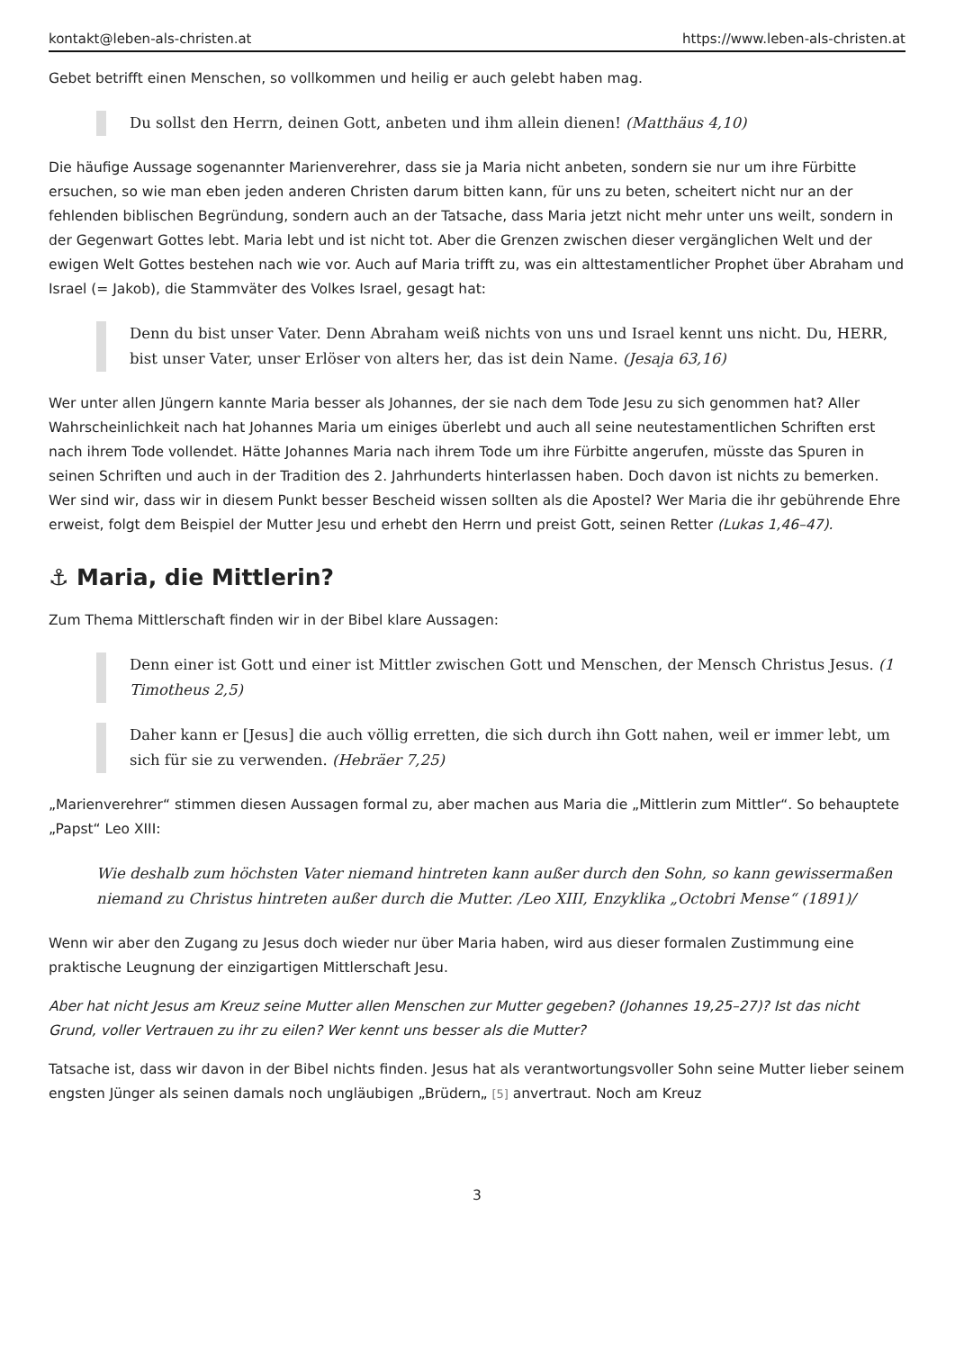kontakt@leben-als-christen.at https://www.leben-als-christen.at
Gebet betrifft einen Menschen, so vollkommen und heilig er auch gelebt haben mag.
Du sollst den Herrn, deinen Gott, anbeten und ihm allein dienen! (Matthäus 4,10)
Die häufige Aussage sogenannter Marienverehrer, dass sie ja Maria nicht anbeten, sondern sie nur um ihre Fürbitte ersuchen, so wie man eben jeden anderen Christen darum bitten kann, für uns zu beten, scheitert nicht nur an der fehlenden biblischen Begründung, sondern auch an der Tatsache, dass Maria jetzt nicht mehr unter uns weilt, sondern in der Gegenwart Gottes lebt. Maria lebt und ist nicht tot. Aber die Grenzen zwischen dieser vergänglichen Welt und der ewigen Welt Gottes bestehen nach wie vor. Auch auf Maria trifft zu, was ein alttestamentlicher Prophet über Abraham und Israel (= Jakob), die Stammväter des Volkes Israel, gesagt hat:
Denn du bist unser Vater. Denn Abraham weiß nichts von uns und Israel kennt uns nicht. Du, HERR, bist unser Vater, unser Erlöser von alters her, das ist dein Name. (Jesaja 63,16)
Wer unter allen Jüngern kannte Maria besser als Johannes, der sie nach dem Tode Jesu zu sich genommen hat? Aller Wahrscheinlichkeit nach hat Johannes Maria um einiges überlebt und auch all seine neutestamentlichen Schriften erst nach ihrem Tode vollendet. Hätte Johannes Maria nach ihrem Tode um ihre Fürbitte angerufen, müsste das Spuren in seinen Schriften und auch in der Tradition des 2. Jahrhunderts hinterlassen haben. Doch davon ist nichts zu bemerken. Wer sind wir, dass wir in diesem Punkt besser Bescheid wissen sollten als die Apostel? Wer Maria die ihr gebührende Ehre erweist, folgt dem Beispiel der Mutter Jesu und erhebt den Herrn und preist Gott, seinen Retter (Lukas 1,46–47).
⚓ Maria, die Mittlerin?
Zum Thema Mittlerschaft finden wir in der Bibel klare Aussagen:
Denn einer ist Gott und einer ist Mittler zwischen Gott und Menschen, der Mensch Christus Jesus. (1 Timotheus 2,5)
Daher kann er [Jesus] die auch völlig erretten, die sich durch ihn Gott nahen, weil er immer lebt, um sich für sie zu verwenden. (Hebräer 7,25)
„Marienverehrer“ stimmen diesen Aussagen formal zu, aber machen aus Maria die „Mittlerin zum Mittler“. So behauptete „Papst“ Leo XIII:
Wie deshalb zum höchsten Vater niemand hintreten kann außer durch den Sohn, so kann gewissermaßen niemand zu Christus hintreten außer durch die Mutter. /Leo XIII, Enzyklika „Octobri Mense“ (1891)/
Wenn wir aber den Zugang zu Jesus doch wieder nur über Maria haben, wird aus dieser formalen Zustimmung eine praktische Leugnung der einzigartigen Mittlerschaft Jesu.
Aber hat nicht Jesus am Kreuz seine Mutter allen Menschen zur Mutter gegeben? (Johannes 19,25–27)? Ist das nicht Grund, voller Vertrauen zu ihr zu eilen? Wer kennt uns besser als die Mutter?
Tatsache ist, dass wir davon in der Bibel nichts finden. Jesus hat als verantwortungsvoller Sohn seine Mutter lieber seinem engsten Jünger als seinen damals noch ungläubigen „Brüdern„ [5] anvertraut. Noch am Kreuz
3